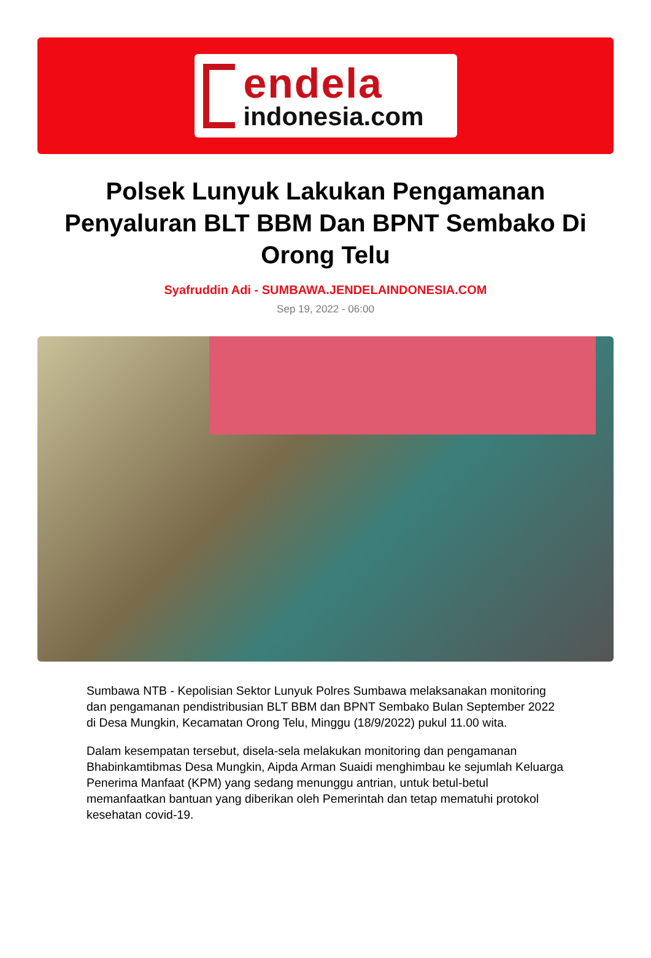endela
indonesia.com
Polsek Lunyuk Lakukan Pengamanan Penyaluran BLT BBM Dan BPNT Sembako Di Orong Telu
Syafruddin Adi - SUMBAWA.JENDELAINDONESIA.COM
Sep 19, 2022 - 06:00
Sumbawa NTB - Kepolisian Sektor Lunyuk Polres Sumbawa melaksanakan monitoring dan pengamanan pendistribusian BLT BBM dan BPNT Sembako Bulan September 2022 di Desa Mungkin, Kecamatan Orong Telu, Minggu (18/9/2022) pukul 11.00 wita.
Dalam kesempatan tersebut, disela-sela melakukan monitoring dan pengamanan Bhabinkamtibmas Desa Mungkin, Aipda Arman Suaidi menghimbau ke sejumlah Keluarga Penerima Manfaat (KPM) yang sedang menunggu antrian, untuk betul-betul memanfaatkan bantuan yang diberikan oleh Pemerintah dan tetap mematuhi protokol kesehatan covid-19.